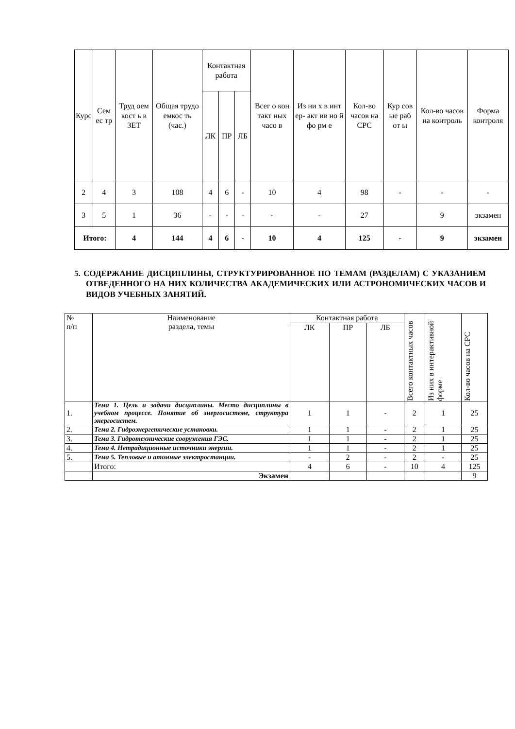| Курс | Сем ес тр | Труд оем кост ь в ЗЕТ | Общая трудо емкос ть (час.) | Контактная работа | | | Всег о кон такт ных часо в | Из ни х в инт ер- акт ив но й фо рм е | Кол-во часов на СРС | Кур сов ые раб от ы | Кол-во часов на контроль | Форма контроля |
| --- | --- | --- | --- | --- | --- | --- | --- | --- | --- | --- | --- | --- |
| | | | | ЛК | ПР | ЛБ | | | | | | |
| 2 | 4 | 3 | 108 | 4 | 6 | - | 10 | 4 | 98 | - | - | - |
| 3 | 5 | 1 | 36 | - | - | - | - | - | 27 | | 9 | экзамен |
| Итого: | | 4 | 144 | 4 | 6 | - | 10 | 4 | 125 | - | 9 | экзамен |
5. СОДЕРЖАНИЕ ДИСЦИПЛИНЫ, СТРУКТУРИРОВАННОЕ ПО ТЕМАМ (РАЗДЕЛАМ) С УКАЗАНИЕМ ОТВЕДЕННОГО НА НИХ КОЛИЧЕСТВА АКАДЕМИЧЕСКИХ ИЛИ АСТРОНОМИЧЕСКИХ ЧАСОВ И ВИДОВ УЧЕБНЫХ ЗАНЯТИЙ.
| № п/п | Наименование раздела, темы | Контактная работа | | | Всего контактных часов | Из них в интерактивной форме | Кол-во часов на СРС |
| | | ЛК | ПР | ЛБ | | | |
| 1. | Тема 1. Цель и задачи дисциплины. Место дисциплины в учебном процессе. Понятие об энергосистеме, структура энергосистем. | 1 | 1 | - | 2 | 1 | 25 |
| 2. | Тема 2. Гидроэнергетические установки. | 1 | 1 | - | 2 | 1 | 25 |
| 3. | Тема 3. Гидротехнические сооружения ГЭС. | 1 | 1 | - | 2 | 1 | 25 |
| 4. | Тема 4. Нетрадиционные источники энергии. | 1 | 1 | - | 2 | 1 | 25 |
| 5. | Тема 5. Тепловые и атомные электростанции. | - | 2 | - | 2 | - | 25 |
| | Итого: | 4 | 6 | - | 10 | 4 | 125 |
| | Экзамен | | | | | | 9 |